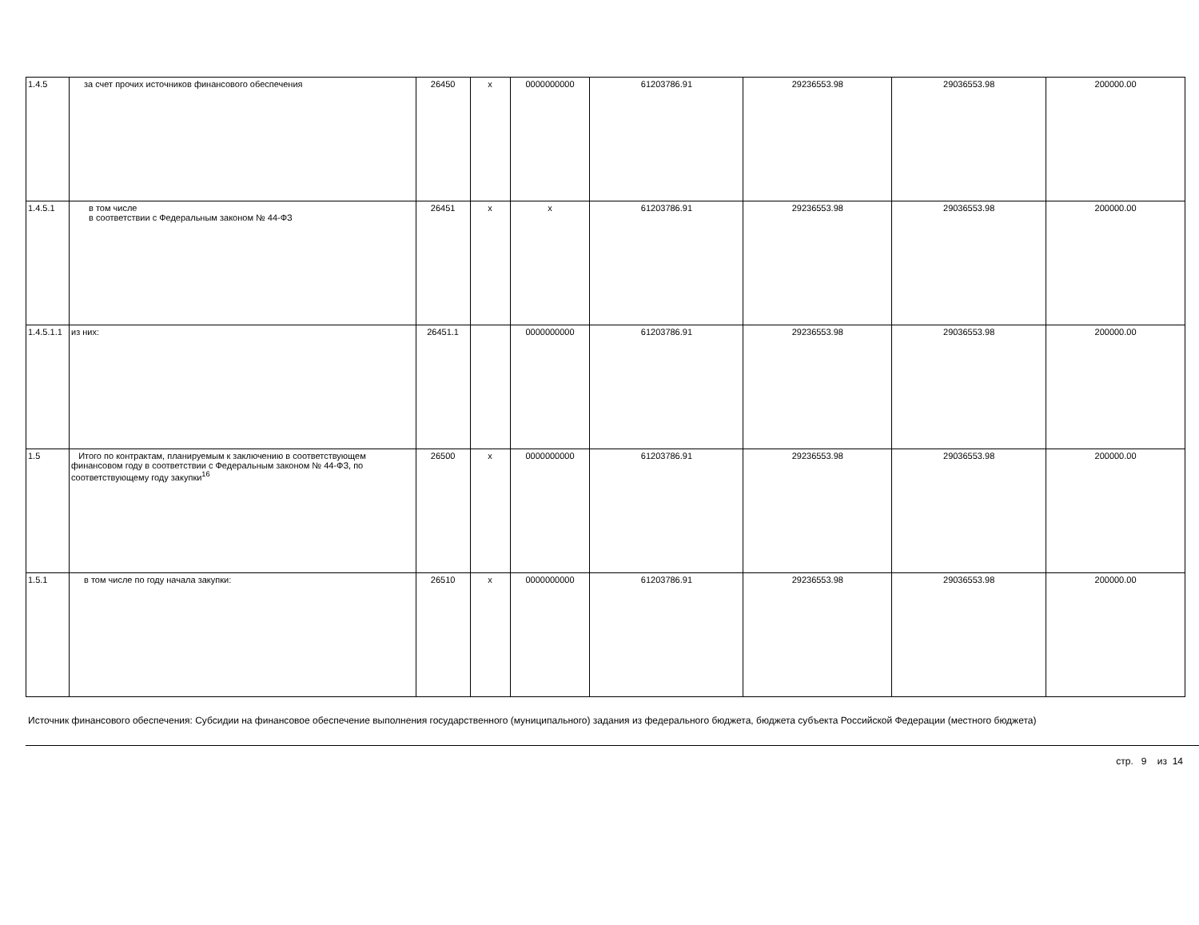| 1.4.5 | за счет прочих источников финансового обеспечения | 26450 | x | 0000000000 | 61203786.91 | 29236553.98 | 29036553.98 | 200000.00 |
| 1.4.5.1 | в том числе в соответствии с Федеральным законом № 44-ФЗ | 26451 | x | x | 61203786.91 | 29236553.98 | 29036553.98 | 200000.00 |
| 1.4.5.1.1 | из них: | 26451.1 | | 0000000000 | 61203786.91 | 29236553.98 | 29036553.98 | 200000.00 |
| 1.5 | Итого по контрактам, планируемым к заключению в соответствующем финансовом году в соответствии с Федеральным законом № 44-ФЗ, по соответствующему году закупки<sup>16</sup> | 26500 | x | 0000000000 | 61203786.91 | 29236553.98 | 29036553.98 | 200000.00 |
| 1.5.1 | в том числе по году начала закупки: | 26510 | x | 0000000000 | 61203786.91 | 29236553.98 | 29036553.98 | 200000.00 |
Источник финансового обеспечения: Субсидии на финансовое обеспечение выполнения государственного (муниципального) задания из федерального бюджета, бюджета субъекта Российской Федерации (местного бюджета)
стр. 9 из 14